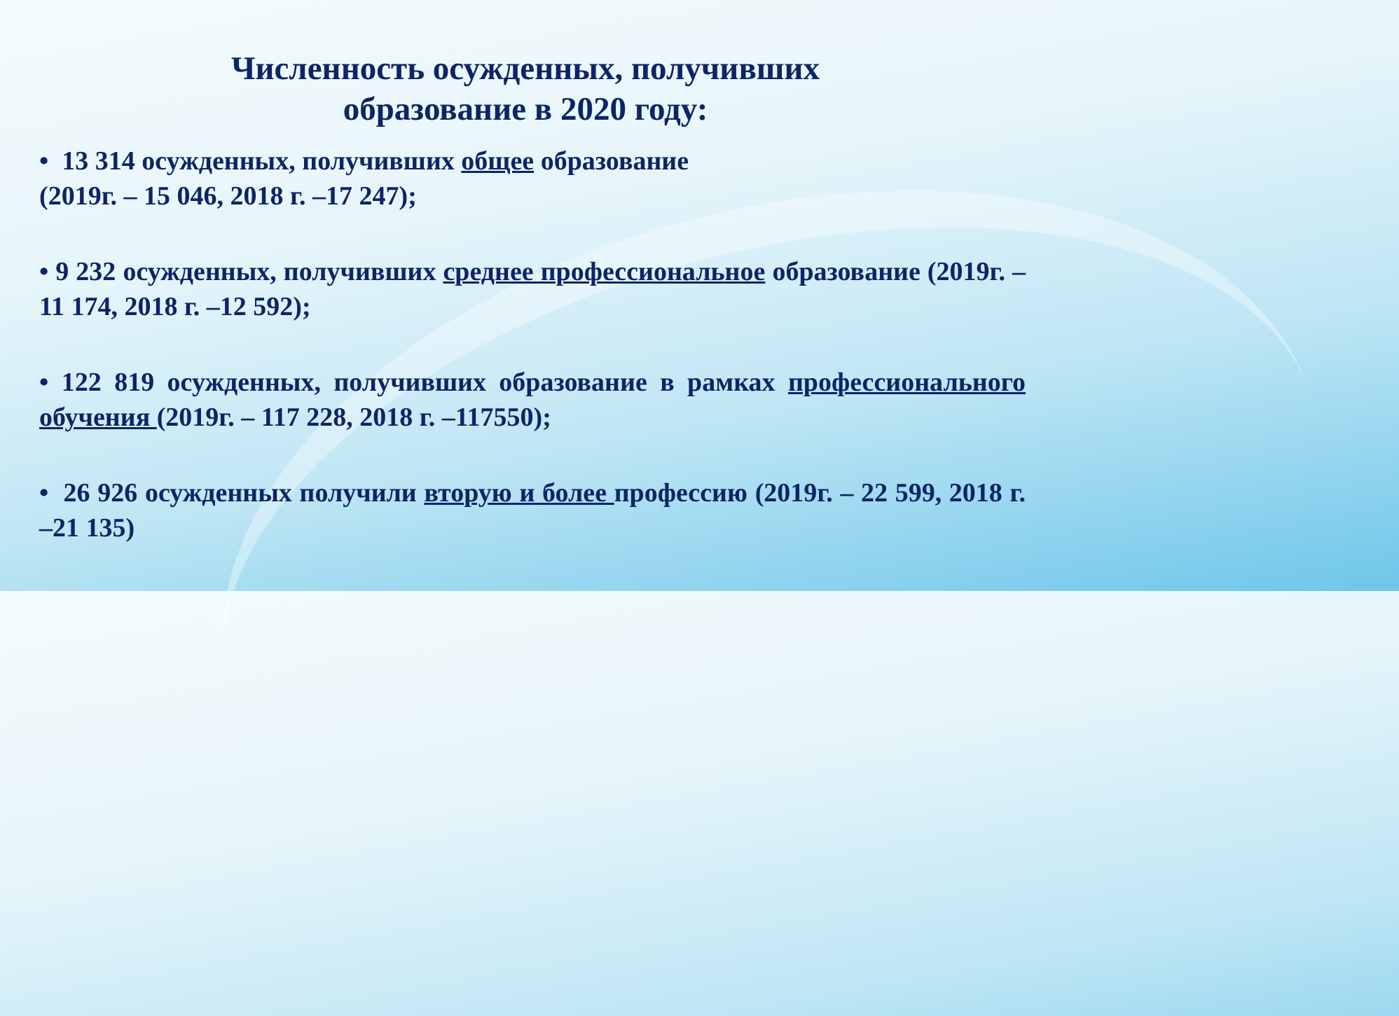Численность осужденных, получивших образование в 2020 году:
• 13 314 осужденных, получивших общее образование
(2019г. – 15 046, 2018 г. –17 247);
• 9 232 осужденных, получивших среднее профессиональное образование (2019г. – 11 174, 2018 г. –12 592);
• 122 819 осужденных, получивших образование в рамках профессионального обучения (2019г. – 117 228, 2018 г. –117550);
• 26 926 осужденных получили вторую и более профессию (2019г. – 22 599, 2018 г. –21 135)